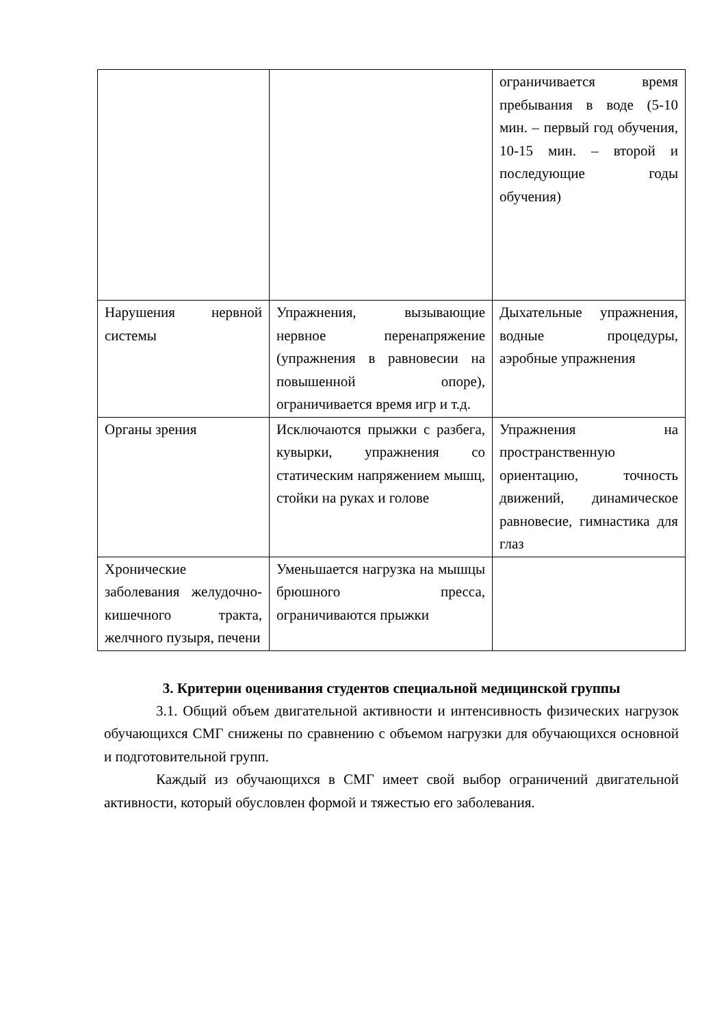| | | ограничивается время пребывания в воде (5-10 мин. – первый год обучения, 10-15 мин. – второй и последующие годы обучения) |
| Нарушения нервной системы | Упражнения, вызывающие нервное перенапряжение (упражнения в равновесии на повышенной опоре), ограничивается время игр и т.д. | Дыхательные упражнения, водные процедуры, аэробные упражнения |
| Органы зрения | Исключаются прыжки с разбега, кувырки, упражнения со статическим напряжением мышц, стойки на руках и голове | Упражнения на пространственную ориентацию, точность движений, динамическое равновесие, гимнастика для глаз |
| Хронические заболевания желудочно-кишечного тракта, желчного пузыря, печени | Уменьшается нагрузка на мышцы брюшного пресса, ограничиваются прыжки | |
3. Критерии оценивания студентов специальной медицинской группы
3.1. Общий объем двигательной активности и интенсивность физических нагрузок обучающихся СМГ снижены по сравнению с объемом нагрузки для обучающихся основной и подготовительной групп.
Каждый из обучающихся в СМГ имеет свой выбор ограничений двигательной активности, который обусловлен формой и тяжестью его заболевания.